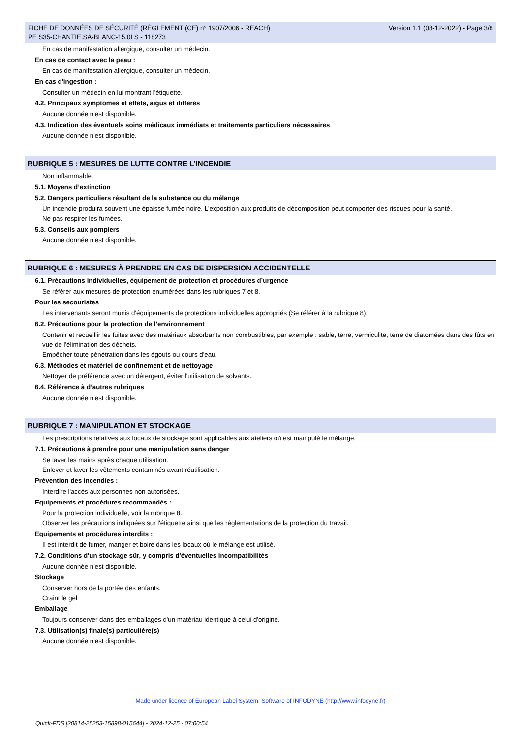FICHE DE DONNÉES DE SÉCURITÉ (RÈGLEMENT (CE) n° 1907/2006 - REACH)
PE S35-CHANTIE.SA-BLANC-15.0LS - 118273
Version 1.1 (08-12-2022) - Page 3/8
En cas de manifestation allergique, consulter un médecin.
En cas de contact avec la peau :
En cas de manifestation allergique, consulter un médecin.
En cas d'ingestion :
Consulter un médecin en lui montrant l'étiquette.
4.2. Principaux symptômes et effets, aigus et différés
Aucune donnée n'est disponible.
4.3. Indication des éventuels soins médicaux immédiats et traitements particuliers nécessaires
Aucune donnée n'est disponible.
RUBRIQUE 5 : MESURES DE LUTTE CONTRE L’INCENDIE
Non inflammable.
5.1. Moyens d’extinction
5.2. Dangers particuliers résultant de la substance ou du mélange
Un incendie produira souvent une épaisse fumée noire. L'exposition aux produits de décomposition peut comporter des risques pour la santé.
Ne pas respirer les fumées.
5.3. Conseils aux pompiers
Aucune donnée n'est disponible.
RUBRIQUE 6 : MESURES À PRENDRE EN CAS DE DISPERSION ACCIDENTELLE
6.1. Précautions individuelles, équipement de protection et procédures d’urgence
Se référer aux mesures de protection énumérées dans les rubriques 7 et 8.
Pour les secouristes
Les intervenants seront munis d'équipements de protections individuelles appropriés (Se référer à la rubrique 8).
6.2. Précautions pour la protection de l’environnement
Contenir et recueillir les fuites avec des matériaux absorbants non combustibles, par exemple : sable, terre, vermiculite, terre de diatomées dans des fûts en vue de l'élimination des déchets.
Empêcher toute pénétration dans les égouts ou cours d'eau.
6.3. Méthodes et matériel de confinement et de nettoyage
Nettoyer de préférence avec un détergent, éviter l'utilisation de solvants.
6.4. Référence à d’autres rubriques
Aucune donnée n'est disponible.
RUBRIQUE 7 : MANIPULATION ET STOCKAGE
Les prescriptions relatives aux locaux de stockage sont applicables aux ateliers où est manipulé le mélange.
7.1. Précautions à prendre pour une manipulation sans danger
Se laver les mains après chaque utilisation.
Enlever et laver les vêtements contaminés avant réutilisation.
Prévention des incendies :
Interdire l'accès aux personnes non autorisées.
Equipements et procédures recommandés :
Pour la protection individuelle, voir la rubrique 8.
Observer les précautions indiquées sur l'étiquette ainsi que les réglementations de la protection du travail.
Equipements et procédures interdits :
Il est interdit de fumer, manger et boire dans les locaux où le mélange est utilisé.
7.2. Conditions d'un stockage sûr, y compris d'éventuelles incompatibilités
Aucune donnée n'est disponible.
Stockage
Conserver hors de la portée des enfants.
Craint le gel
Emballage
Toujours conserver dans des emballages d'un matériau identique à celui d'origine.
7.3. Utilisation(s) finale(s) particulière(s)
Aucune donnée n'est disponible.
Made under licence of European Label System, Software of INFODYNE (http://www.infodyne.fr)
Quick-FDS [20814-25253-15898-015644] - 2024-12-25 - 07:00:54